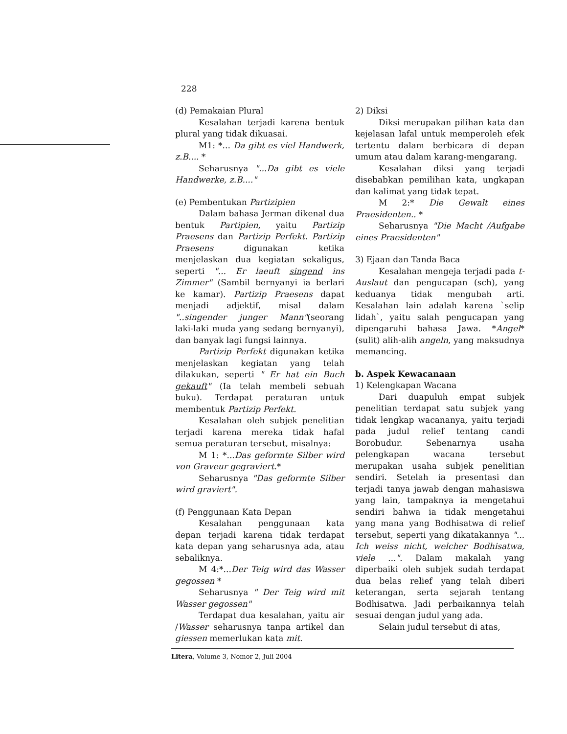228
(d) Pemakaian Plural
Kesalahan terjadi karena bentuk plural yang tidak dikuasai.
M1: *... Da gibt es viel Handwerk, z.B.... *
Seharusnya "...Da gibt es viele Handwerke, z.B...."
(e) Pembentukan Partizipien
Dalam bahasa Jerman dikenal dua bentuk Partipien, yaitu Partizip Praesens dan Partizip Perfekt. Partizip Praesens digunakan ketika menjelaskan dua kegiatan sekaligus, seperti "... Er laeuft singend ins Zimmer" (Sambil bernyanyi ia berlari ke kamar). Partizip Praesens dapat menjadi adjektif, misal dalam "..singender junger Mann"(seorang laki-laki muda yang sedang bernyanyi), dan banyak lagi fungsi lainnya.
Partizip Perfekt digunakan ketika menjelaskan kegiatan yang telah dilakukan, seperti " Er hat ein Buch gekauft" (Ia telah membeli sebuah buku). Terdapat peraturan untuk membentuk Partizip Perfekt.
Kesalahan oleh subjek penelitian terjadi karena mereka tidak hafal semua peraturan tersebut, misalnya:
M 1: *...Das geformte Silber wird von Graveur gegraviert.*
Seharusnya "Das geformte Silber wird graviert".
(f) Penggunaan Kata Depan
Kesalahan penggunaan kata depan terjadi karena tidak terdapat kata depan yang seharusnya ada, atau sebaliknya.
M 4:*...Der Teig wird das Wasser gegossen *
Seharusnya " Der Teig wird mit Wasser gegossen"
Terdapat dua kesalahan, yaitu air /Wasser seharusnya tanpa artikel dan giessen memerlukan kata mit.
2) Diksi
Diksi merupakan pilihan kata dan kejelasan lafal untuk memperoleh efek tertentu dalam berbicara di depan umum atau dalam karang-mengarang.
Kesalahan diksi yang terjadi disebabkan pemilihan kata, ungkapan dan kalimat yang tidak tepat.
M 2:* Die Gewalt eines Praesidenten.. *
Seharusnya "Die Macht /Aufgabe eines Praesidenten"
3) Ejaan dan Tanda Baca
Kesalahan mengeja terjadi pada t-Auslaut dan pengucapan (sch), yang keduanya tidak mengubah arti. Kesalahan lain adalah karena `selip lidah`, yaitu salah pengucapan yang dipengaruhi bahasa Jawa. *Angel* (sulit) alih-alih angeln, yang maksudnya memancing.
b. Aspek Kewacanaan
1) Kelengkapan Wacana
Dari duapuluh empat subjek penelitian terdapat satu subjek yang tidak lengkap wacananya, yaitu terjadi pada judul relief tentang candi Borobudur. Sebenarnya usaha pelengkapan wacana tersebut merupakan usaha subjek penelitian sendiri. Setelah ia presentasi dan terjadi tanya jawab dengan mahasiswa yang lain, tampaknya ia mengetahui sendiri bahwa ia tidak mengetahui yang mana yang Bodhisatwa di relief tersebut, seperti yang dikatakannya "... Ich weiss nicht, welcher Bodhisatwa, viele ...". Dalam makalah yang diperbaiki oleh subjek sudah terdapat dua belas relief yang telah diberi keterangan, serta sejarah tentang Bodhisatwa. Jadi perbaikannya telah sesuai dengan judul yang ada.
Selain judul tersebut di atas,
Litera, Volume 3, Nomor 2, Juli 2004